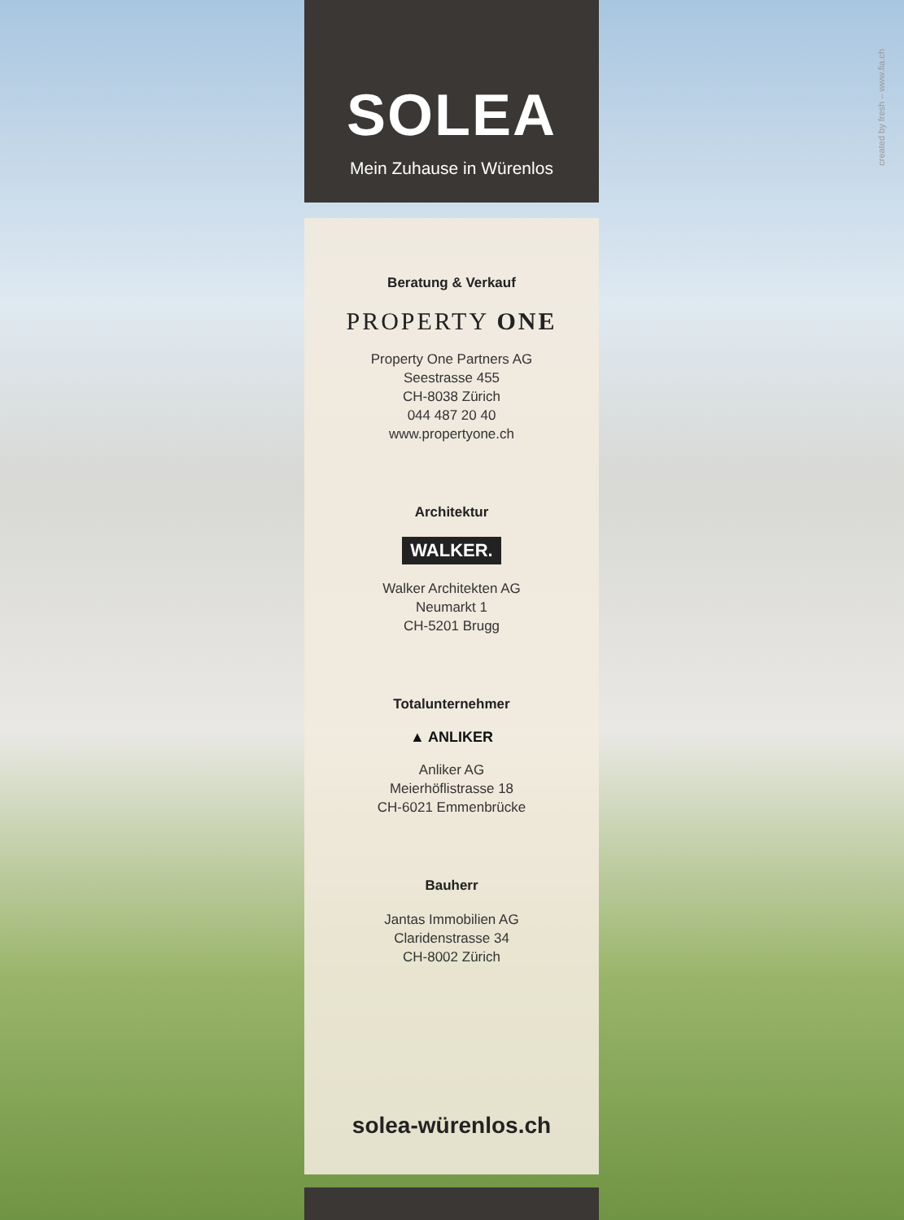created by fresh – www.fia.ch
SOLEA
Mein Zuhause in Würenlos
Beratung & Verkauf
PROPERTY ONE
Property One Partners AG
Seestrasse 455
CH-8038 Zürich
044 487 20 40
www.propertyone.ch
Architektur
WALKER.
Walker Architekten AG
Neumarkt 1
CH-5201 Brugg
Totalunternehmer
▲ ANLIKER
Anliker AG
Meierhöflistrasse 18
CH-6021 Emmenbrücke
Bauherr
Jantas Immobilien AG
Claridenstrasse 34
CH-8002 Zürich
solea-würenlos.ch